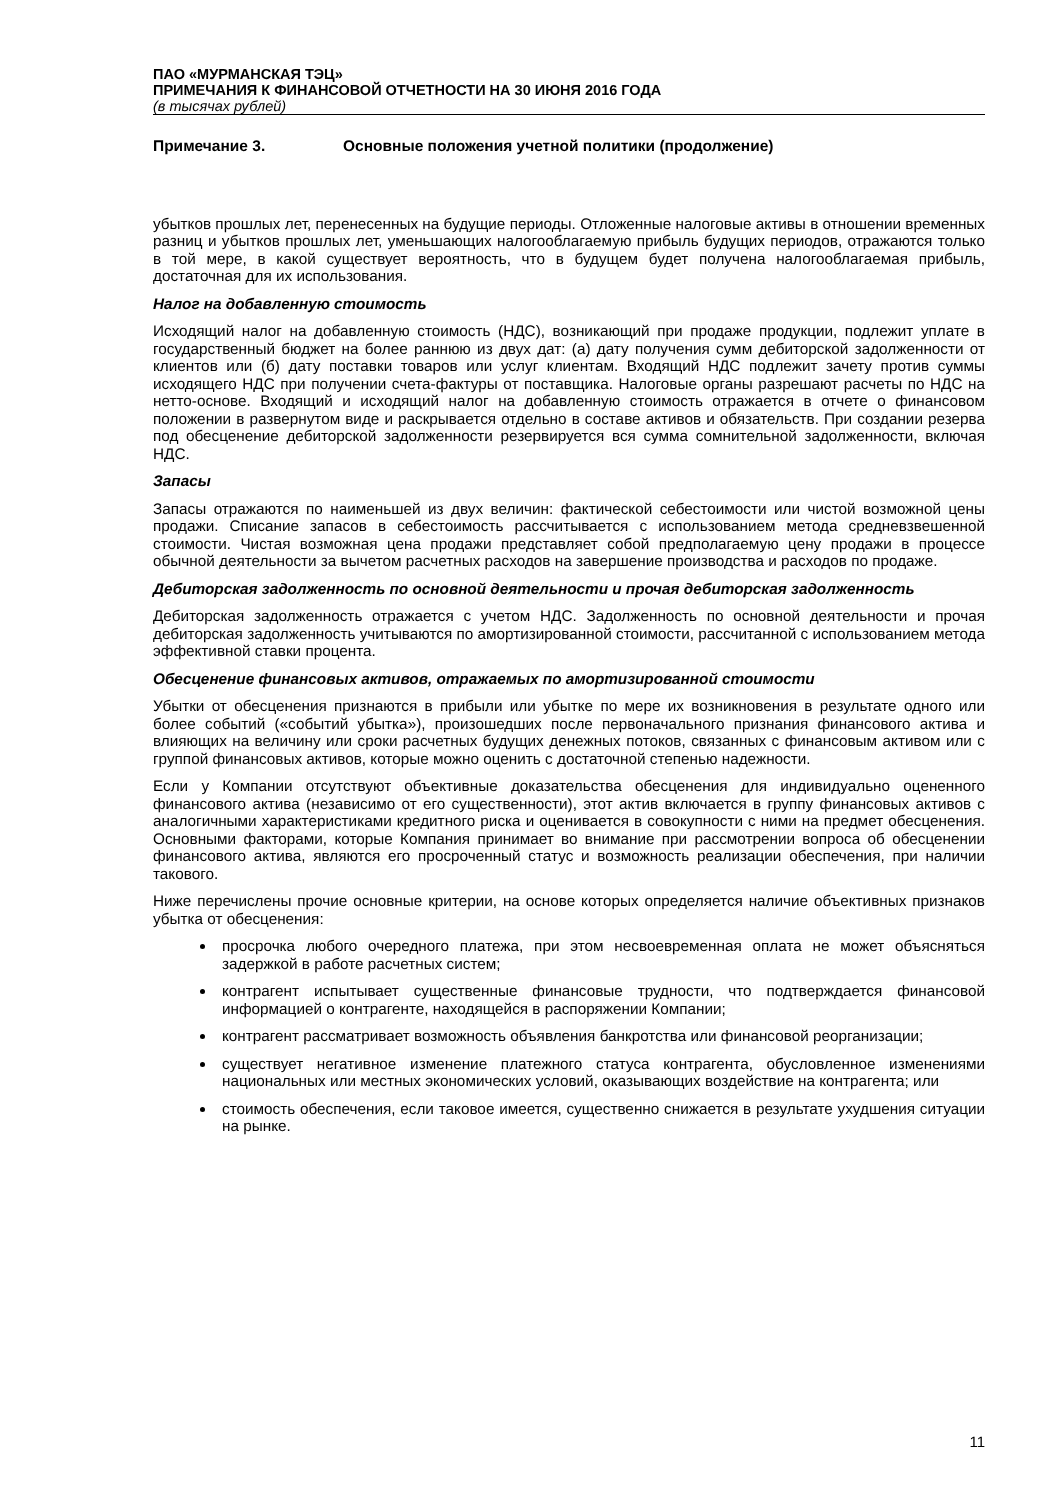ПАО «МУРМАНСКАЯ ТЭЦ»
ПРИМЕЧАНИЯ К ФИНАНСОВОЙ ОТЧЕТНОСТИ НА 30 ИЮНЯ 2016 ГОДА
(в тысячах рублей)
Примечание 3. Основные положения учетной политики (продолжение)
убытков прошлых лет, перенесенных на будущие периоды. Отложенные налоговые активы в отношении временных разниц и убытков прошлых лет, уменьшающих налогооблагаемую прибыль будущих периодов, отражаются только в той мере, в какой существует вероятность, что в будущем будет получена налогооблагаемая прибыль, достаточная для их использования.
Налог на добавленную стоимость
Исходящий налог на добавленную стоимость (НДС), возникающий при продаже продукции, подлежит уплате в государственный бюджет на более раннюю из двух дат: (а) дату получения сумм дебиторской задолженности от клиентов или (б) дату поставки товаров или услуг клиентам. Входящий НДС подлежит зачету против суммы исходящего НДС при получении счета-фактуры от поставщика. Налоговые органы разрешают расчеты по НДС на нетто-основе. Входящий и исходящий налог на добавленную стоимость отражается в отчете о финансовом положении в развернутом виде и раскрывается отдельно в составе активов и обязательств. При создании резерва под обесценение дебиторской задолженности резервируется вся сумма сомнительной задолженности, включая НДС.
Запасы
Запасы отражаются по наименьшей из двух величин: фактической себестоимости или чистой возможной цены продажи. Списание запасов в себестоимость рассчитывается с использованием метода средневзвешенной стоимости. Чистая возможная цена продажи представляет собой предполагаемую цену продажи в процессе обычной деятельности за вычетом расчетных расходов на завершение производства и расходов по продаже.
Дебиторская задолженность по основной деятельности и прочая дебиторская задолженность
Дебиторская задолженность отражается с учетом НДС. Задолженность по основной деятельности и прочая дебиторская задолженность учитываются по амортизированной стоимости, рассчитанной с использованием метода эффективной ставки процента.
Обесценение финансовых активов, отражаемых по амортизированной стоимости
Убытки от обесценения признаются в прибыли или убытке по мере их возникновения в результате одного или более событий («событий убытка»), произошедших после первоначального признания финансового актива и влияющих на величину или сроки расчетных будущих денежных потоков, связанных с финансовым активом или с группой финансовых активов, которые можно оценить с достаточной степенью надежности.
Если у Компании отсутствуют объективные доказательства обесценения для индивидуально оцененного финансового актива (независимо от его существенности), этот актив включается в группу финансовых активов с аналогичными характеристиками кредитного риска и оценивается в совокупности с ними на предмет обесценения. Основными факторами, которые Компания принимает во внимание при рассмотрении вопроса об обесценении финансового актива, являются его просроченный статус и возможность реализации обеспечения, при наличии такового.
Ниже перечислены прочие основные критерии, на основе которых определяется наличие объективных признаков убытка от обесценения:
просрочка любого очередного платежа, при этом несвоевременная оплата не может объясняться задержкой в работе расчетных систем;
контрагент испытывает существенные финансовые трудности, что подтверждается финансовой информацией о контрагенте, находящейся в распоряжении Компании;
контрагент рассматривает возможность объявления банкротства или финансовой реорганизации;
существует негативное изменение платежного статуса контрагента, обусловленное изменениями национальных или местных экономических условий, оказывающих воздействие на контрагента; или
стоимость обеспечения, если таковое имеется, существенно снижается в результате ухудшения ситуации на рынке.
11